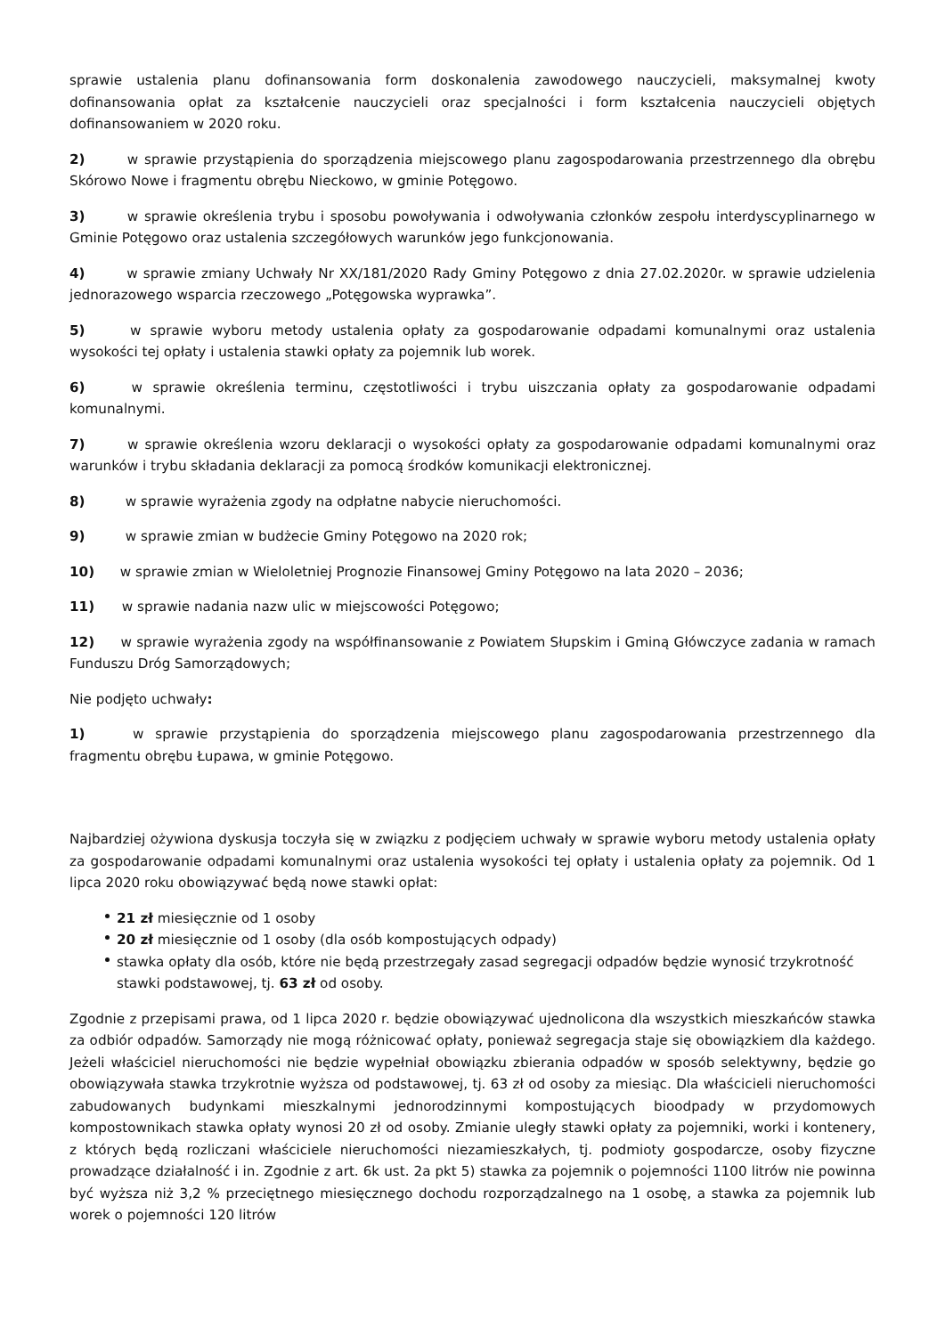sprawie ustalenia planu dofinansowania form doskonalenia zawodowego nauczycieli, maksymalnej kwoty dofinansowania opłat za kształcenie nauczycieli oraz specjalności i form kształcenia nauczycieli objętych dofinansowaniem w 2020 roku.
2) w sprawie przystąpienia do sporządzenia miejscowego planu zagospodarowania przestrzennego dla obrębu Skórowo Nowe i fragmentu obrębu Nieckowo, w gminie Potęgowo.
3) w sprawie określenia trybu i sposobu powoływania i odwoływania członków zespołu interdyscyplinarnego w Gminie Potęgowo oraz ustalenia szczegółowych warunków jego funkcjonowania.
4) w sprawie zmiany Uchwały Nr XX/181/2020 Rady Gminy Potęgowo z dnia 27.02.2020r. w sprawie udzielenia jednorazowego wsparcia rzeczowego „Potęgowska wyprawka”.
5) w sprawie wyboru metody ustalenia opłaty za gospodarowanie odpadami komunalnymi oraz ustalenia wysokości tej opłaty i ustalenia stawki opłaty za pojemnik lub worek.
6) w sprawie określenia terminu, częstotliwości i trybu uiszczania opłaty za gospodarowanie odpadami komunalnymi.
7) w sprawie określenia wzoru deklaracji o wysokości opłaty za gospodarowanie odpadami komunalnymi oraz warunków i trybu składania deklaracji za pomocą środków komunikacji elektronicznej.
8) w sprawie wyrażenia zgody na odpłatne nabycie nieruchomości.
9) w sprawie zmian w budżecie Gminy Potęgowo na 2020 rok;
10) w sprawie zmian w Wieloletniej Prognozie Finansowej Gminy Potęgowo na lata 2020 – 2036;
11) w sprawie nadania nazw ulic w miejscowości Potęgowo;
12) w sprawie wyrażenia zgody na współfinansowanie z Powiatem Słupskim i Gminą Główczyce zadania w ramach Funduszu Dróg Samorządowych;
Nie podjęto uchwały:
1) w sprawie przystąpienia do sporządzenia miejscowego planu zagospodarowania przestrzennego dla fragmentu obrębu Łupawa, w gminie Potęgowo.
Najbardziej ożywiona dyskusja toczyła się w związku z podjęciem uchwały w sprawie wyboru metody ustalenia opłaty za gospodarowanie odpadami komunalnymi oraz ustalenia wysokości tej opłaty i ustalenia opłaty za pojemnik. Od 1 lipca 2020 roku obowiązywać będą nowe stawki opłat:
21 zł miesięcznie od 1 osoby
20 zł miesięcznie od 1 osoby (dla osób kompostujących odpady)
stawka opłaty dla osób, które nie będą przestrzegały zasad segregacji odpadów będzie wynosić trzykrotność stawki podstawowej, tj. 63 zł od osoby.
Zgodnie z przepisami prawa, od 1 lipca 2020 r. będzie obowiązywać ujednolicona dla wszystkich mieszkańców stawka za odbiór odpadów. Samorządy nie mogą różnicować opłaty, ponieważ segregacja staje się obowiązkiem dla każdego. Jeżeli właściciel nieruchomości nie będzie wypełniał obowiązku zbierania odpadów w sposób selektywny, będzie go obowiązywała stawka trzykrotnie wyższa od podstawowej, tj. 63 zł od osoby za miesiąc. Dla właścicieli nieruchomości zabudowanych budynkami mieszkalnymi jednorodzinnymi kompostujących bioodpady w przydomowych kompostownikach stawka opłaty wynosi 20 zł od osoby. Zmianie uległy stawki opłaty za pojemniki, worki i kontenery, z których będą rozliczani właściciele nieruchomości niezamieszkałych, tj. podmioty gospodarcze, osoby fizyczne prowadzące działalność i in. Zgodnie z art. 6k ust. 2a pkt 5) stawka za pojemnik o pojemności 1100 litrów nie powinna być wyższa niż 3,2 % przeciętnego miesięcznego dochodu rozporządzalnego na 1 osobę, a stawka za pojemnik lub worek o pojemności 120 litrów